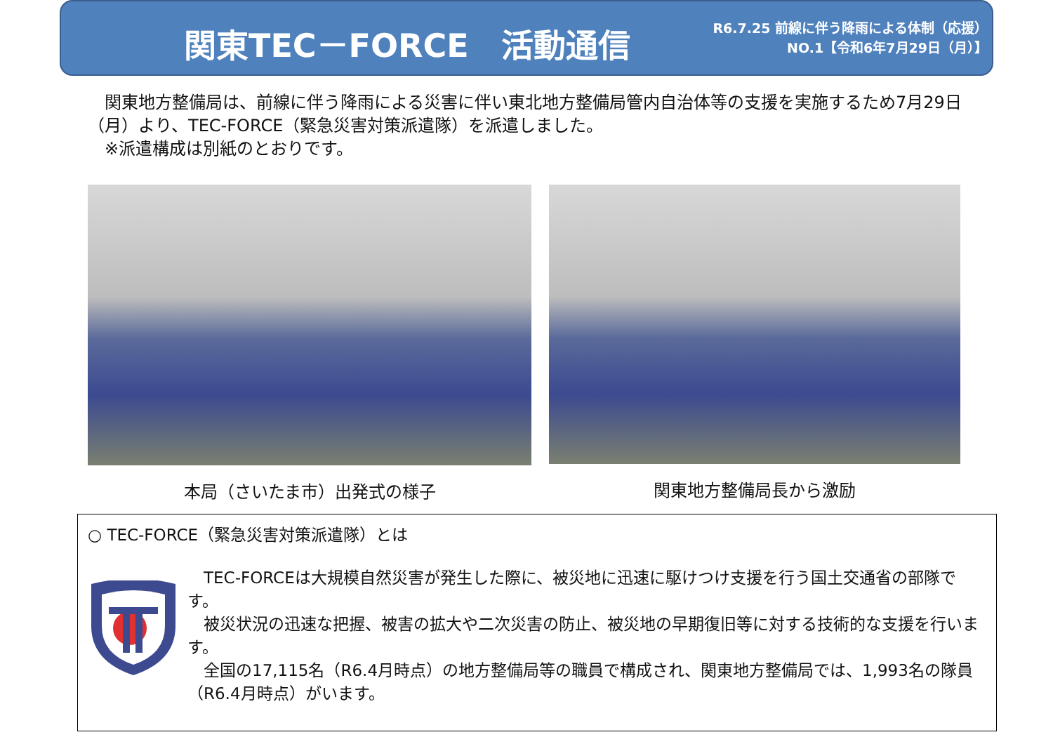関東TEC－FORCE　活動通信
R6.7.25 前線に伴う降雨による体制（応援）
NO.1【令和6年7月29日（月）】
　関東地方整備局は、前線に伴う降雨による災害に伴い東北地方整備局管内自治体等の支援を実施するため7月29日（月）より、TEC-FORCE（緊急災害対策派遣隊）を派遣しました。
　※派遣構成は別紙のとおりです。
本局（さいたま市）出発式の様子 関東地方整備局長から激励
○ TEC-FORCE（緊急災害対策派遣隊）とは
　TEC-FORCEは大規模自然災害が発生した際に、被災地に迅速に駆けつけ支援を行う国土交通省の部隊です。
　被災状況の迅速な把握、被害の拡大や二次災害の防止、被災地の早期復旧等に対する技術的な支援を行います。
　全国の17,115名（R6.4月時点）の地方整備局等の職員で構成され、関東地方整備局では、1,993名の隊員（R6.4月時点）がいます。